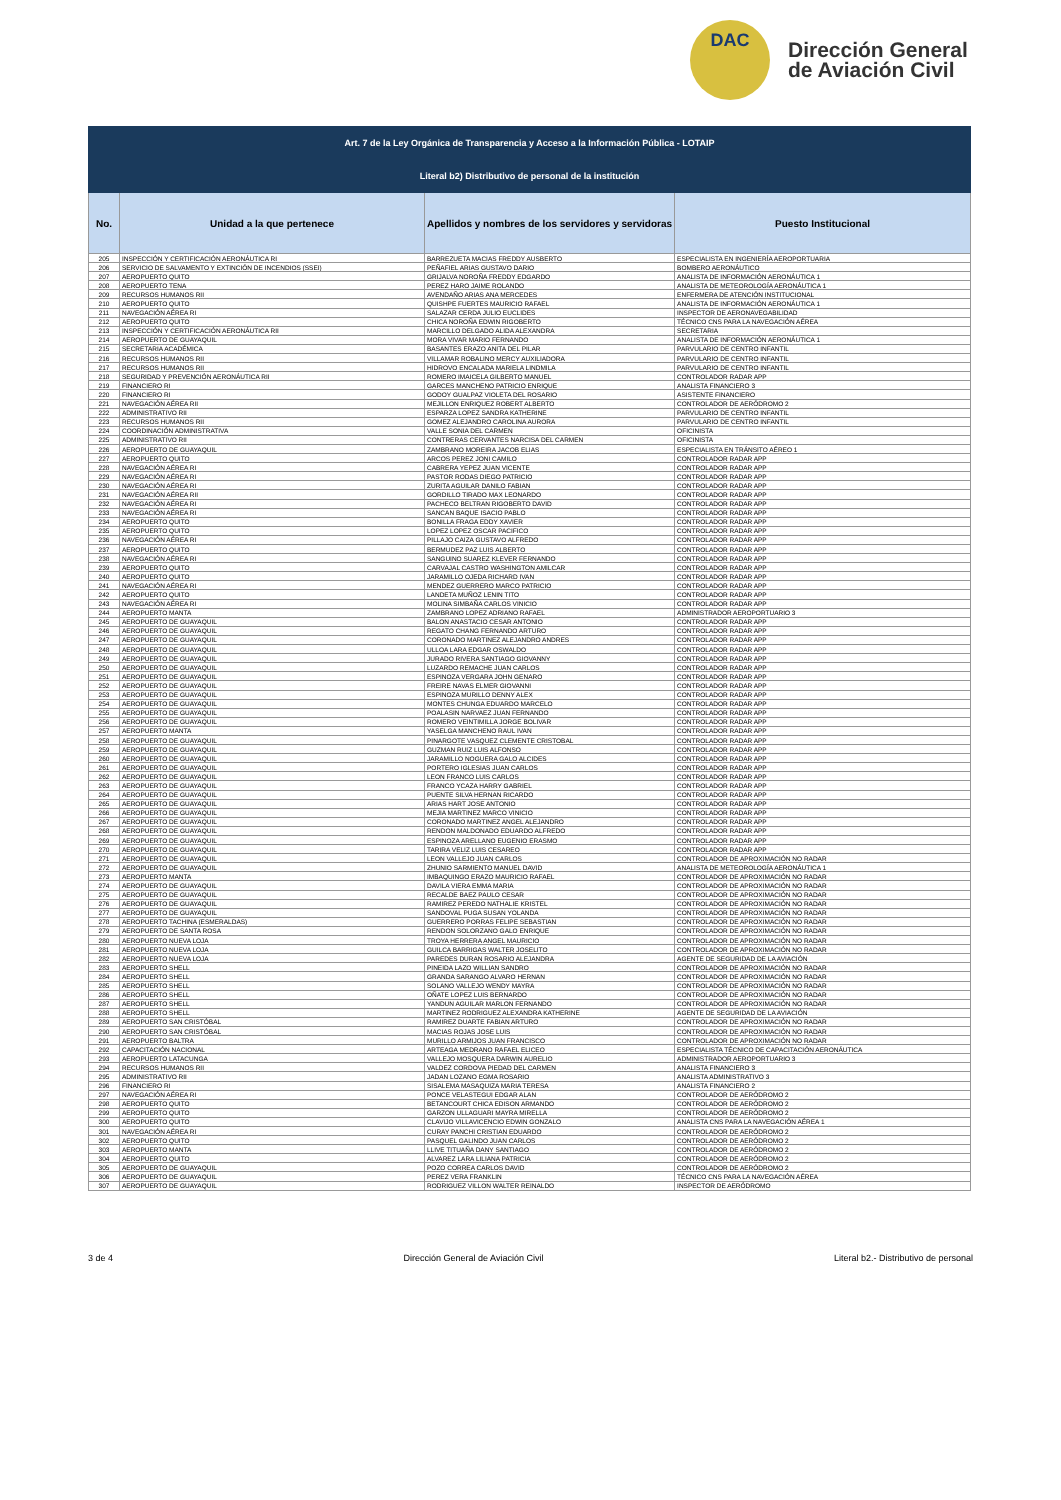DAC
Dirección General
de Aviación Civil
| Art. 7 de la Ley Orgánica de Transparencia y Acceso a la Información Pública - LOTAIP | | | |
| Literal b2) Distributivo de personal de la institución | | | |
| No. | Unidad a la que pertenece | Apellidos y nombres de los servidores y servidoras | Puesto Institucional |
| 205 | INSPECCIÓN Y CERTIFICACIÓN AERONÁUTICA RI | BARREZUETA MACIAS FREDDY AUSBERTO | ESPECIALISTA EN INGENIERÍA AEROPORTUARIA |
| 206 | SERVICIO DE SALVAMENTO Y EXTINCIÓN DE INCENDIOS (SSEI) | PEÑAFIEL ARIAS GUSTAVO DARIO | BOMBERO AERONÁUTICO |
| 207 | AEROPUERTO QUITO | GRIJALVA NOROÑA FREDDY EDGARDO | ANALISTA DE INFORMACIÓN AERONÁUTICA 1 |
| 208 | AEROPUERTO TENA | PEREZ HARO JAIME ROLANDO | ANALISTA DE METEOROLOGÍA AERONÁUTICA 1 |
| 209 | RECURSOS HUMANOS RII | AVENDAÑO ARIAS ANA MERCEDES | ENFERMERA DE ATENCIÓN INSTITUCIONAL |
| 210 | AEROPUERTO QUITO | QUISHPE FUERTES MAURICIO RAFAEL | ANALISTA DE INFORMACIÓN AERONÁUTICA 1 |
| 211 | NAVEGACIÓN AÉREA RI | SALAZAR CERDA JULIO EUCLIDES | INSPECTOR DE AERONAVEGABILIDAD |
| 212 | AEROPUERTO QUITO | CHICA NOROÑA EDWIN RIGOBERTO | TÉCNICO CNS PARA LA NAVEGACIÓN AÉREA |
| 213 | INSPECCIÓN Y CERTIFICACIÓN AERONÁUTICA RII | MARCILLO DELGADO ALIDA ALEXANDRA | SECRETARIA |
| 214 | AEROPUERTO DE GUAYAQUIL | MORA VIVAR MARIO FERNANDO | ANALISTA DE INFORMACIÓN AERONÁUTICA 1 |
| 215 | SECRETARIA ACADÉMICA | BASANTES ERAZO ANITA DEL PILAR | PARVULARIO DE CENTRO INFANTIL |
| 216 | RECURSOS HUMANOS RII | VILLAMAR ROBALINO MERCY AUXILIADORA | PARVULARIO DE CENTRO INFANTIL |
| 217 | RECURSOS HUMANOS RII | HIDROVO ENCALADA MARIELA LINDMILA | PARVULARIO DE CENTRO INFANTIL |
| 218 | SEGURIDAD Y PREVENCIÓN AERONÁUTICA RII | ROMERO IMAICELA GILBERTO MANUEL | CONTROLADOR RADAR APP |
| 219 | FINANCIERO RI | GARCES MANCHENO PATRICIO ENRIQUE | ANALISTA FINANCIERO 3 |
| 220 | FINANCIERO RI | GODOY GUALPAZ VIOLETA DEL ROSARIO | ASISTENTE FINANCIERO |
| 221 | NAVEGACIÓN AÉREA RII | MEJILLON ENRIQUEZ ROBERT ALBERTO | CONTROLADOR DE AERÓDROMO 2 |
| 222 | ADMINISTRATIVO RII | ESPARZA LOPEZ SANDRA KATHERINE | PARVULARIO DE CENTRO INFANTIL |
| 223 | RECURSOS HUMANOS RII | GOMEZ ALEJANDRO CAROLINA AURORA | PARVULARIO DE CENTRO INFANTIL |
| 224 | COORDINACIÓN ADMINISTRATIVA | VALLE SONIA DEL CARMEN | OFICINISTA |
| 225 | ADMINISTRATIVO RII | CONTRERAS CERVANTES NARCISA DEL CARMEN | OFICINISTA |
| 226 | AEROPUERTO DE GUAYAQUIL | ZAMBRANO MOREIRA JACOB ELIAS | ESPECIALISTA EN TRÁNSITO AÉREO 1 |
| 227 | AEROPUERTO QUITO | ARCOS PEREZ JONI CAMILO | CONTROLADOR RADAR APP |
| 228 | NAVEGACIÓN AÉREA RI | CABRERA YEPEZ JUAN VICENTE | CONTROLADOR RADAR APP |
| 229 | NAVEGACIÓN AÉREA RI | PASTOR RODAS DIEGO PATRICIO | CONTROLADOR RADAR APP |
| 230 | NAVEGACIÓN AÉREA RI | ZURITA AGUILAR DANILO FABIAN | CONTROLADOR RADAR APP |
| 231 | NAVEGACIÓN AÉREA RII | GORDILLO TIRADO MAX LEONARDO | CONTROLADOR RADAR APP |
| 232 | NAVEGACIÓN AÉREA RI | PACHECO BELTRAN RIGOBERTO DAVID | CONTROLADOR RADAR APP |
| 233 | NAVEGACIÓN AÉREA RI | SANCAN BAQUE ISACIO PABLO | CONTROLADOR RADAR APP |
| 234 | AEROPUERTO QUITO | BONILLA FRAGA EDDY XAVIER | CONTROLADOR RADAR APP |
| 235 | AEROPUERTO QUITO | LOPEZ LOPEZ OSCAR PACIFICO | CONTROLADOR RADAR APP |
| 236 | NAVEGACIÓN AÉREA RI | PILLAJO CAIZA GUSTAVO ALFREDO | CONTROLADOR RADAR APP |
| 237 | AEROPUERTO QUITO | BERMUDEZ PAZ LUIS ALBERTO | CONTROLADOR RADAR APP |
| 238 | NAVEGACIÓN AÉREA RI | SANGUINO SUAREZ KLEVER FERNANDO | CONTROLADOR RADAR APP |
| 239 | AEROPUERTO QUITO | CARVAJAL CASTRO WASHINGTON AMILCAR | CONTROLADOR RADAR APP |
| 240 | AEROPUERTO QUITO | JARAMILLO OJEDA RICHARD IVAN | CONTROLADOR RADAR APP |
| 241 | NAVEGACIÓN AÉREA RI | MENDEZ GUERRERO MARCO PATRICIO | CONTROLADOR RADAR APP |
| 242 | AEROPUERTO QUITO | LANDETA MUÑOZ LENIN TITO | CONTROLADOR RADAR APP |
| 243 | NAVEGACIÓN AÉREA RI | MOLINA SIMBAÑA CARLOS VINICIO | CONTROLADOR RADAR APP |
| 244 | AEROPUERTO MANTA | ZAMBRANO LOPEZ ADRIANO RAFAEL | ADMINISTRADOR AEROPORTUARIO 3 |
| 245 | AEROPUERTO DE GUAYAQUIL | BALON ANASTACIO CESAR ANTONIO | CONTROLADOR RADAR APP |
| 246 | AEROPUERTO DE GUAYAQUIL | REGATO CHANG FERNANDO ARTURO | CONTROLADOR RADAR APP |
| 247 | AEROPUERTO DE GUAYAQUIL | CORONADO MARTINEZ ALEJANDRO ANDRES | CONTROLADOR RADAR APP |
| 248 | AEROPUERTO DE GUAYAQUIL | ULLOA LARA EDGAR OSWALDO | CONTROLADOR RADAR APP |
| 249 | AEROPUERTO DE GUAYAQUIL | JURADO RIVERA SANTIAGO GIOVANNY | CONTROLADOR RADAR APP |
| 250 | AEROPUERTO DE GUAYAQUIL | LUZARDO REMACHE JUAN CARLOS | CONTROLADOR RADAR APP |
| 251 | AEROPUERTO DE GUAYAQUIL | ESPINOZA VERGARA JOHN GENARO | CONTROLADOR RADAR APP |
| 252 | AEROPUERTO DE GUAYAQUIL | FREIRE NAVAS ELMER GIOVANNI | CONTROLADOR RADAR APP |
| 253 | AEROPUERTO DE GUAYAQUIL | ESPINOZA MURILLO DENNY ALEX | CONTROLADOR RADAR APP |
| 254 | AEROPUERTO DE GUAYAQUIL | MONTES CHUNGA EDUARDO MARCELO | CONTROLADOR RADAR APP |
| 255 | AEROPUERTO DE GUAYAQUIL | POALASIN NARVAEZ JUAN FERNANDO | CONTROLADOR RADAR APP |
| 256 | AEROPUERTO DE GUAYAQUIL | ROMERO VEINTIMILLA JORGE BOLIVAR | CONTROLADOR RADAR APP |
| 257 | AEROPUERTO MANTA | YASELGA MANCHENO RAUL IVAN | CONTROLADOR RADAR APP |
| 258 | AEROPUERTO DE GUAYAQUIL | PINARGOTE VASQUEZ CLEMENTE CRISTOBAL | CONTROLADOR RADAR APP |
| 259 | AEROPUERTO DE GUAYAQUIL | GUZMAN RUIZ LUIS ALFONSO | CONTROLADOR RADAR APP |
| 260 | AEROPUERTO DE GUAYAQUIL | JARAMILLO NOGUERA GALO ALCIDES | CONTROLADOR RADAR APP |
| 261 | AEROPUERTO DE GUAYAQUIL | PORTERO IGLESIAS JUAN CARLOS | CONTROLADOR RADAR APP |
| 262 | AEROPUERTO DE GUAYAQUIL | LEON FRANCO LUIS CARLOS | CONTROLADOR RADAR APP |
| 263 | AEROPUERTO DE GUAYAQUIL | FRANCO YCAZA HARRY GABRIEL | CONTROLADOR RADAR APP |
| 264 | AEROPUERTO DE GUAYAQUIL | PUENTE SILVA HERNAN RICARDO | CONTROLADOR RADAR APP |
| 265 | AEROPUERTO DE GUAYAQUIL | ARIAS HART JOSE ANTONIO | CONTROLADOR RADAR APP |
| 266 | AEROPUERTO DE GUAYAQUIL | MEJIA MARTINEZ MARCO VINICIO | CONTROLADOR RADAR APP |
| 267 | AEROPUERTO DE GUAYAQUIL | CORONADO MARTINEZ ANGEL ALEJANDRO | CONTROLADOR RADAR APP |
| 268 | AEROPUERTO DE GUAYAQUIL | RENDON MALDONADO EDUARDO ALFREDO | CONTROLADOR RADAR APP |
| 269 | AEROPUERTO DE GUAYAQUIL | ESPINOZA ARELLANO EUGENIO ERASMO | CONTROLADOR RADAR APP |
| 270 | AEROPUERTO DE GUAYAQUIL | TARIRA VELIZ LUIS CESAREO | CONTROLADOR RADAR APP |
| 271 | AEROPUERTO DE GUAYAQUIL | LEON VALLEJO JUAN CARLOS | CONTROLADOR DE APROXIMACIÓN NO RADAR |
| 272 | AEROPUERTO DE GUAYAQUIL | ZHUNIO SARMIENTO MANUEL DAVID | ANALISTA DE METEOROLOGÍA AERONÁUTICA 1 |
| 273 | AEROPUERTO MANTA | IMBAQUINGO ERAZO MAURICIO RAFAEL | CONTROLADOR DE APROXIMACIÓN NO RADAR |
| 274 | AEROPUERTO DE GUAYAQUIL | DAVILA VIERA EMMA MARIA | CONTROLADOR DE APROXIMACIÓN NO RADAR |
| 275 | AEROPUERTO DE GUAYAQUIL | RECALDE BAEZ PAULO CESAR | CONTROLADOR DE APROXIMACIÓN NO RADAR |
| 276 | AEROPUERTO DE GUAYAQUIL | RAMIREZ PEREDO NATHALIE KRISTEL | CONTROLADOR DE APROXIMACIÓN NO RADAR |
| 277 | AEROPUERTO DE GUAYAQUIL | SANDOVAL PUGA SUSAN YOLANDA | CONTROLADOR DE APROXIMACIÓN NO RADAR |
| 278 | AEROPUERTO TACHINA (ESMERALDAS) | GUERRERO PORRAS FELIPE SEBASTIAN | CONTROLADOR DE APROXIMACIÓN NO RADAR |
| 279 | AEROPUERTO DE SANTA ROSA | RENDON SOLORZANO GALO ENRIQUE | CONTROLADOR DE APROXIMACIÓN NO RADAR |
| 280 | AEROPUERTO NUEVA LOJA | TROYA HERRERA ANGEL MAURICIO | CONTROLADOR DE APROXIMACIÓN NO RADAR |
| 281 | AEROPUERTO NUEVA LOJA | GUILCA BARRIGAS WALTER JOSELITO | CONTROLADOR DE APROXIMACIÓN NO RADAR |
| 282 | AEROPUERTO NUEVA LOJA | PAREDES DURAN ROSARIO ALEJANDRA | AGENTE DE SEGURIDAD DE LA AVIACIÓN |
| 283 | AEROPUERTO SHELL | PINEIDA LAZO WILLIAN SANDRO | CONTROLADOR DE APROXIMACIÓN NO RADAR |
| 284 | AEROPUERTO SHELL | GRANDA SARANGO ALVARO HERNAN | CONTROLADOR DE APROXIMACIÓN NO RADAR |
| 285 | AEROPUERTO SHELL | SOLANO VALLEJO WENDY MAYRA | CONTROLADOR DE APROXIMACIÓN NO RADAR |
| 286 | AEROPUERTO SHELL | OÑATE LOPEZ LUIS BERNARDO | CONTROLADOR DE APROXIMACIÓN NO RADAR |
| 287 | AEROPUERTO SHELL | YANDUN AGUILAR MARLON FERNANDO | CONTROLADOR DE APROXIMACIÓN NO RADAR |
| 288 | AEROPUERTO SHELL | MARTINEZ RODRIGUEZ ALEXANDRA KATHERINE | AGENTE DE SEGURIDAD DE LA AVIACIÓN |
| 289 | AEROPUERTO SAN CRISTÓBAL | RAMIREZ DUARTE FABIAN ARTURO | CONTROLADOR DE APROXIMACIÓN NO RADAR |
| 290 | AEROPUERTO SAN CRISTÓBAL | MACIAS ROJAS JOSE LUIS | CONTROLADOR DE APROXIMACIÓN NO RADAR |
| 291 | AEROPUERTO BALTRA | MURILLO ARMIJOS JUAN FRANCISCO | CONTROLADOR DE APROXIMACIÓN NO RADAR |
| 292 | CAPACITACIÓN NACIONAL | ARTEAGA MEDRANO RAFAEL ELICEO | ESPECIALISTA TÉCNICO DE CAPACITACIÓN AERONÁUTICA |
| 293 | AEROPUERTO LATACUNGA | VALLEJO MOSQUERA DARWIN AURELIO | ADMINISTRADOR AEROPORTUARIO 3 |
| 294 | RECURSOS HUMANOS RII | VALDEZ CORDOVA PIEDAD DEL CARMEN | ANALISTA FINANCIERO 3 |
| 295 | ADMINISTRATIVO RII | JADAN LOZANO EGMA ROSARIO | ANALISTA ADMINISTRATIVO 3 |
| 296 | FINANCIERO RI | SISALEMA MASAQUIZA MARIA TERESA | ANALISTA FINANCIERO 2 |
| 297 | NAVEGACIÓN AÉREA RI | PONCE VELASTEGUI EDGAR ALAN | CONTROLADOR DE AERÓDROMO 2 |
| 298 | AEROPUERTO QUITO | BETANCOURT CHICA EDISON ARMANDO | CONTROLADOR DE AERÓDROMO 2 |
| 299 | AEROPUERTO QUITO | GARZON ULLAGUARI MAYRA MIRELLA | CONTROLADOR DE AERÓDROMO 2 |
| 300 | AEROPUERTO QUITO | CLAVIJO VILLAVICENCIO EDWIN GONZALO | ANALISTA CNS PARA LA NAVEGACIÓN AÉREA 1 |
| 301 | NAVEGACIÓN AÉREA RI | CURAY PANCHI CRISTIAN EDUARDO | CONTROLADOR DE AERÓDROMO 2 |
| 302 | AEROPUERTO QUITO | PASQUEL GALINDO JUAN CARLOS | CONTROLADOR DE AERÓDROMO 2 |
| 303 | AEROPUERTO MANTA | LLIVE TITUAÑA DANY SANTIAGO | CONTROLADOR DE AERÓDROMO 2 |
| 304 | AEROPUERTO QUITO | ALVAREZ LARA LILIANA PATRICIA | CONTROLADOR DE AERÓDROMO 2 |
| 305 | AEROPUERTO DE GUAYAQUIL | POZO CORREA CARLOS DAVID | CONTROLADOR DE AERÓDROMO 2 |
| 306 | AEROPUERTO DE GUAYAQUIL | PEREZ VERA FRANKLIN | TÉCNICO CNS PARA LA NAVEGACIÓN AÉREA |
| 307 | AEROPUERTO DE GUAYAQUIL | RODRIGUEZ VILLON WALTER REINALDO | INSPECTOR DE AERÓDROMO |
3 de 4 Dirección General de Aviación Civil Literal b2.- Distributivo de personal